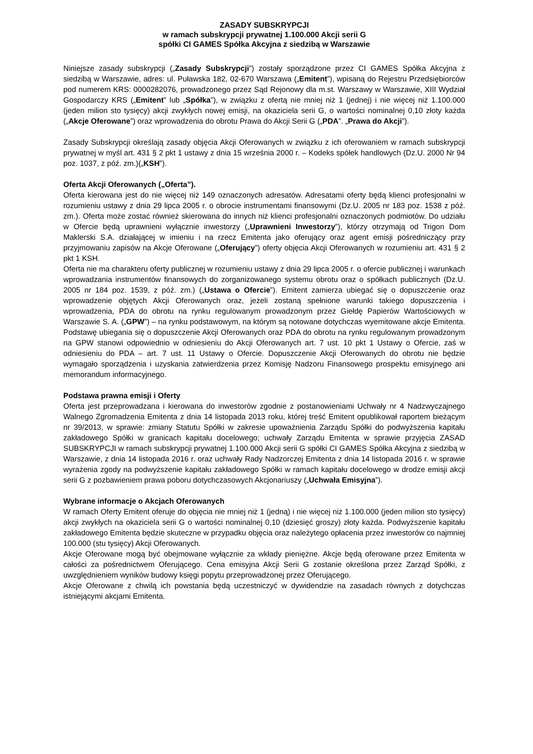ZASADY SUBSKRYPCJI
w ramach subskrypcji prywatnej 1.100.000 Akcji serii G
spółki CI GAMES Spółka Akcyjna z siedzibą w Warszawie
Niniejsze zasady subskrypcji („Zasady Subskrypcji”) zostały sporządzone przez CI GAMES Spółka Akcyjna z siedzibą w Warszawie, adres: ul. Puławska 182, 02-670 Warszawa („Emitent”), wpisaną do Rejestru Przedsiębiorców pod numerem KRS: 0000282076, prowadzonego przez Sąd Rejonowy dla m.st. Warszawy w Warszawie, XIII Wydział Gospodarczy KRS („Emitent” lub „Spółka”), w związku z ofertą nie mniej niż 1 (jednej) i nie więcej niż 1.100.000 (jeden milion sto tysięcy) akcji zwykłych nowej emisji, na okaziciela serii G, o wartości nominalnej 0,10 złoty każda („Akcje Oferowane”) oraz wprowadzenia do obrotu Prawa do Akcji Serii G („PDA”. „Prawa do Akcji”).
Zasady Subskrypcji określają zasady objęcia Akcji Oferowanych w związku z ich oferowaniem w ramach subskrypcji prywatnej w myśl art. 431 § 2 pkt 1 ustawy z dnia 15 września 2000 r. – Kodeks spółek handlowych (Dz.U. 2000 Nr 94 poz. 1037, z póź. zm.)(„KSH”).
Oferta Akcji Oferowanych („Oferta”).
Oferta kierowana jest do nie więcej niż 149 oznaczonych adresatów. Adresatami oferty będą klienci profesjonalni w rozumieniu ustawy z dnia 29 lipca 2005 r. o obrocie instrumentami finansowymi (Dz.U. 2005 nr 183 poz. 1538 z póź. zm.). Oferta może zostać również skierowana do innych niż klienci profesjonalni oznaczonych podmiotów. Do udziału w Ofercie będą uprawnieni wyłącznie inwestorzy („Uprawnieni Inwestorzy”), którzy otrzymają od Trigon Dom Maklerski S.A. działającej w imieniu i na rzecz Emitenta jako oferujący oraz agent emisji pośredniczący przy przyjmowaniu zapisów na Akcje Oferowane („Oferujący”) oferty objęcia Akcji Oferowanych w rozumieniu art. 431 § 2 pkt 1 KSH.
Oferta nie ma charakteru oferty publicznej w rozumieniu ustawy z dnia 29 lipca 2005 r. o ofercie publicznej i warunkach wprowadzania instrumentów finansowych do zorganizowanego systemu obrotu oraz o spółkach publicznych (Dz.U. 2005 nr 184 poz. 1539, z póź. zm.) („Ustawa o Ofercie”). Emitent zamierza ubiegać się o dopuszczenie oraz wprowadzenie objętych Akcji Oferowanych oraz, jeżeli zostaną spełnione warunki takiego dopuszczenia i wprowadzenia, PDA do obrotu na rynku regulowanym prowadzonym przez Giełdę Papierów Wartościowych w Warszawie S. A. („GPW”) – na rynku podstawowym, na którym są notowane dotychczas wyemitowane akcje Emitenta. Podstawę ubiegania się o dopuszczenie Akcji Oferowanych oraz PDA do obrotu na rynku regulowanym prowadzonym na GPW stanowi odpowiednio w odniesieniu do Akcji Oferowanych art. 7 ust. 10 pkt 1 Ustawy o Ofercie, zaś w odniesieniu do PDA – art. 7 ust. 11 Ustawy o Ofercie. Dopuszczenie Akcji Oferowanych do obrotu nie będzie wymagało sporządzenia i uzyskania zatwierdzenia przez Komisję Nadzoru Finansowego prospektu emisyjnego ani memorandum informacyjnego.
Podstawa prawna emisji i Oferty
Oferta jest przeprowadzana i kierowana do inwestorów zgodnie z postanowieniami Uchwały nr 4 Nadzwyczajnego Walnego Zgromadzenia Emitenta z dnia 14 listopada 2013 roku, której treść Emitent opublikował raportem bieżącym nr 39/2013, w sprawie: zmiany Statutu Spółki w zakresie upoważnienia Zarządu Spółki do podwyższenia kapitału zakładowego Spółki w granicach kapitału docelowego; uchwały Zarządu Emitenta w sprawie przyjęcia ZASAD SUBSKRYPCJI w ramach subskrypcji prywatnej 1.100.000 Akcji serii G spółki CI GAMES Spółka Akcyjna z siedzibą w Warszawie, z dnia 14 listopada 2016 r. oraz uchwały Rady Nadzorczej Emitenta z dnia 14 listopada 2016 r. w sprawie wyrażenia zgody na podwyższenie kapitału zakładowego Spółki w ramach kapitału docelowego w drodze emisji akcji serii G z pozbawieniem prawa poboru dotychczasowych Akcjonariuszy („Uchwała Emisyjna”).
Wybrane informacje o Akcjach Oferowanych
W ramach Oferty Emitent oferuje do objęcia nie mniej niż 1 (jedną) i nie więcej niż 1.100.000 (jeden milion sto tysięcy) akcji zwykłych na okaziciela serii G o wartości nominalnej 0,10 (dziesięć groszy) złoty każda. Podwyższenie kapitału zakładowego Emitenta będzie skuteczne w przypadku objęcia oraz należytego opłacenia przez inwestorów co najmniej 100.000 (stu tysięcy) Akcji Oferowanych.
Akcje Oferowane mogą być obejmowane wyłącznie za wkłady pieniężne. Akcje będą oferowane przez Emitenta w całości za pośrednictwem Oferującego. Cena emisyjna Akcji Serii G zostanie określona przez Zarząd Spółki, z uwzględnieniem wyników budowy księgi popytu przeprowadzonej przez Oferującego.
Akcje Oferowane z chwilą ich powstania będą uczestniczyć w dywidendzie na zasadach równych z dotychczas istniejącymi akcjami Emitenta.